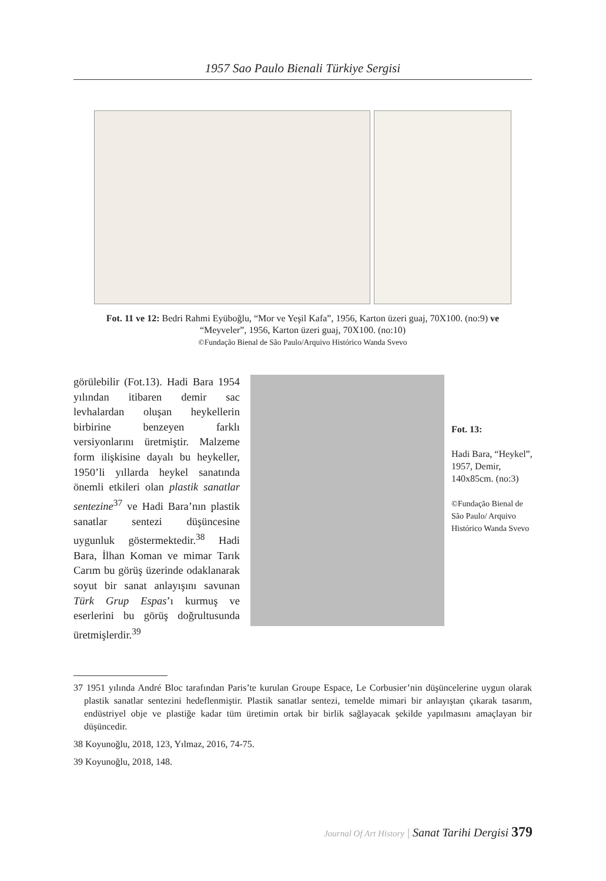1957 Sao Paulo Bienali Türkiye Sergisi
Fot. 11 ve 12: Bedri Rahmi Eyüboğlu, “Mor ve Yeşil Kafa”, 1956, Karton üzeri guaj, 70X100. (no:9) ve “Meyveler”, 1956, Karton üzeri guaj, 70X100. (no:10)
©Fundação Bienal de São Paulo/Arquivo Histórico Wanda Svevo
görülebilir (Fot.13). Hadi Bara 1954 yılından itibaren demir sac levhalardan oluşan heykellerin birbirine benzeyen farklı versiyonlarını üretmiştir. Malzeme form ilişkisine dayalı bu heykeller, 1950’li yıllarda heykel sanatında önemli etkileri olan plastik sanatlar sentezine<sup>37</sup> ve Hadi Bara’nın plastik sanatlar sentezi düşüncesine uygunluk göstermektedir.<sup>38</sup> Hadi Bara, İlhan Koman ve mimar Tarık Carım bu görüş üzerinde odaklanarak soyut bir sanat anlayışını savunan Türk Grup Espas’ı kurmuş ve eserlerini bu görüş doğrultusunda üretmişlerdir.<sup>39</sup>
Fot. 13:
Hadi Bara, “Heykel”, 1957, Demir, 140x85cm. (no:3)
©Fundação Bienal de São Paulo/ Arquivo Histórico Wanda Svevo
37 1951 yılında André Bloc tarafından Paris’te kurulan Groupe Espace, Le Corbusier’nin düşüncelerine uygun olarak plastik sanatlar sentezini hedeflenmiştir. Plastik sanatlar sentezi, temelde mimari bir anlayıştan çıkarak tasarım, endüstriyel obje ve plastiğe kadar tüm üretimin ortak bir birlik sağlayacak şekilde yapılmasını amaçlayan bir düşüncedir.
38 Koyunoğlu, 2018, 123, Yılmaz, 2016, 74-75.
39 Koyunoğlu, 2018, 148.
Journal Of Art History | Sanat Tarihi Dergisi 379